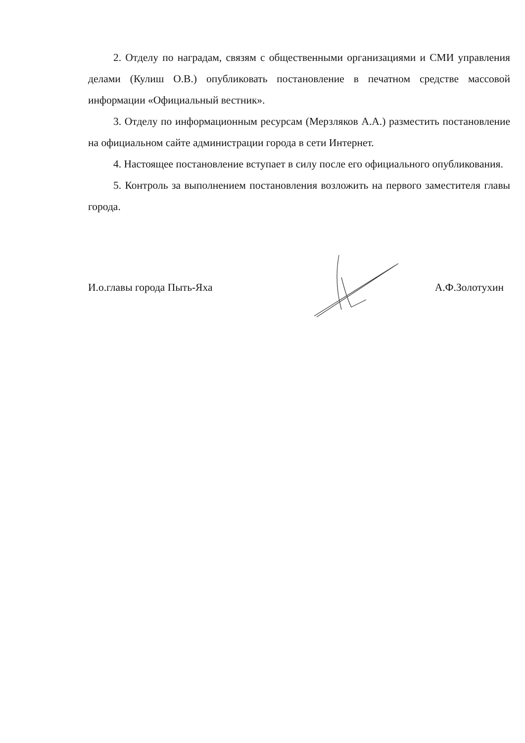2. Отделу по наградам, связям с общественными организациями и СМИ управления делами (Кулиш О.В.) опубликовать постановление в печатном средстве массовой информации «Официальный вестник».
3. Отделу по информационным ресурсам (Мерзляков А.А.) разместить постановление на официальном сайте администрации города в сети Интернет.
4. Настоящее постановление вступает в силу после его официального опубликования.
5. Контроль за выполнением постановления возложить на первого заместителя главы города.
И.о.главы города Пыть-Яха А.Ф.Золотухин